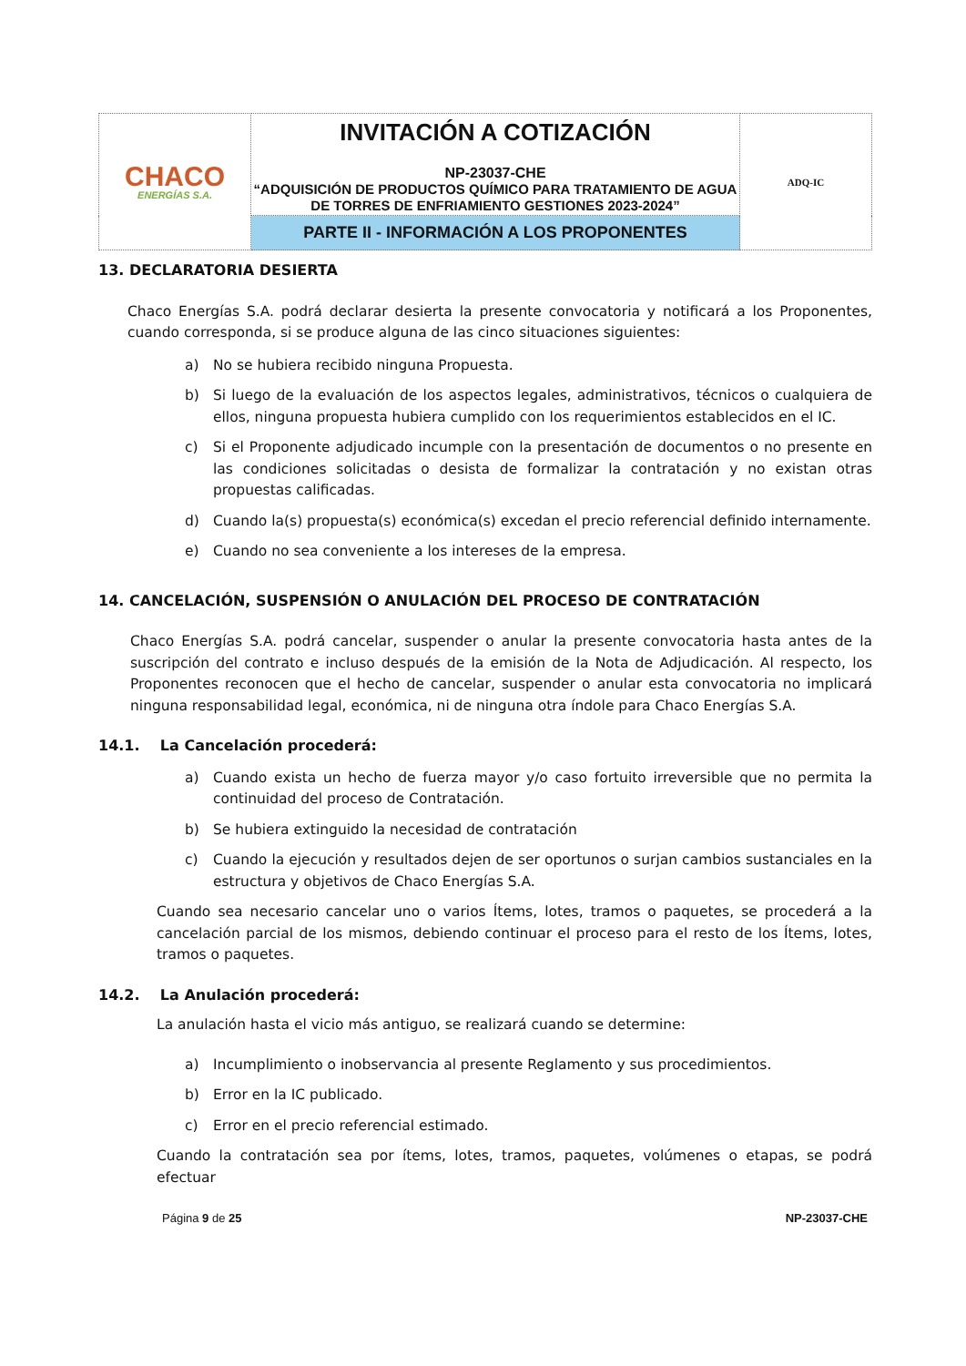| CHACO ENERGÍAS S.A. | INVITACIÓN A COTIZACIÓN NP-23037-CHE “ADQUISICIÓN DE PRODUCTOS QUÍMICO PARA TRATAMIENTO DE AGUA DE TORRES DE ENFRIAMIENTO GESTIONES 2023-2024” | ADQ-IC |
| | PARTE II - INFORMACIÓN A LOS PROPONENTES | |
13. DECLARATORIA DESIERTA
Chaco Energías S.A. podrá declarar desierta la presente convocatoria y notificará a los Proponentes, cuando corresponda, si se produce alguna de las cinco situaciones siguientes:
a) No se hubiera recibido ninguna Propuesta.
b) Si luego de la evaluación de los aspectos legales, administrativos, técnicos o cualquiera de ellos, ninguna propuesta hubiera cumplido con los requerimientos establecidos en el IC.
c) Si el Proponente adjudicado incumple con la presentación de documentos o no presente en las condiciones solicitadas o desista de formalizar la contratación y no existan otras propuestas calificadas.
d) Cuando la(s) propuesta(s) económica(s) excedan el precio referencial definido internamente.
e) Cuando no sea conveniente a los intereses de la empresa.
14. CANCELACIÓN, SUSPENSIÓN O ANULACIÓN DEL PROCESO DE CONTRATACIÓN
Chaco Energías S.A. podrá cancelar, suspender o anular la presente convocatoria hasta antes de la suscripción del contrato e incluso después de la emisión de la Nota de Adjudicación. Al respecto, los Proponentes reconocen que el hecho de cancelar, suspender o anular esta convocatoria no implicará ninguna responsabilidad legal, económica, ni de ninguna otra índole para Chaco Energías S.A.
14.1. La Cancelación procederá:
a) Cuando exista un hecho de fuerza mayor y/o caso fortuito irreversible que no permita la continuidad del proceso de Contratación.
b) Se hubiera extinguido la necesidad de contratación
c) Cuando la ejecución y resultados dejen de ser oportunos o surjan cambios sustanciales en la estructura y objetivos de Chaco Energías S.A.
Cuando sea necesario cancelar uno o varios Ítems, lotes, tramos o paquetes, se procederá a la cancelación parcial de los mismos, debiendo continuar el proceso para el resto de los Ítems, lotes, tramos o paquetes.
14.2. La Anulación procederá:
La anulación hasta el vicio más antiguo, se realizará cuando se determine:
a) Incumplimiento o inobservancia al presente Reglamento y sus procedimientos.
b) Error en la IC publicado.
c) Error en el precio referencial estimado.
Cuando la contratación sea por ítems, lotes, tramos, paquetes, volúmenes o etapas, se podrá efectuar
Página 9 de 25 NP-23037-CHE